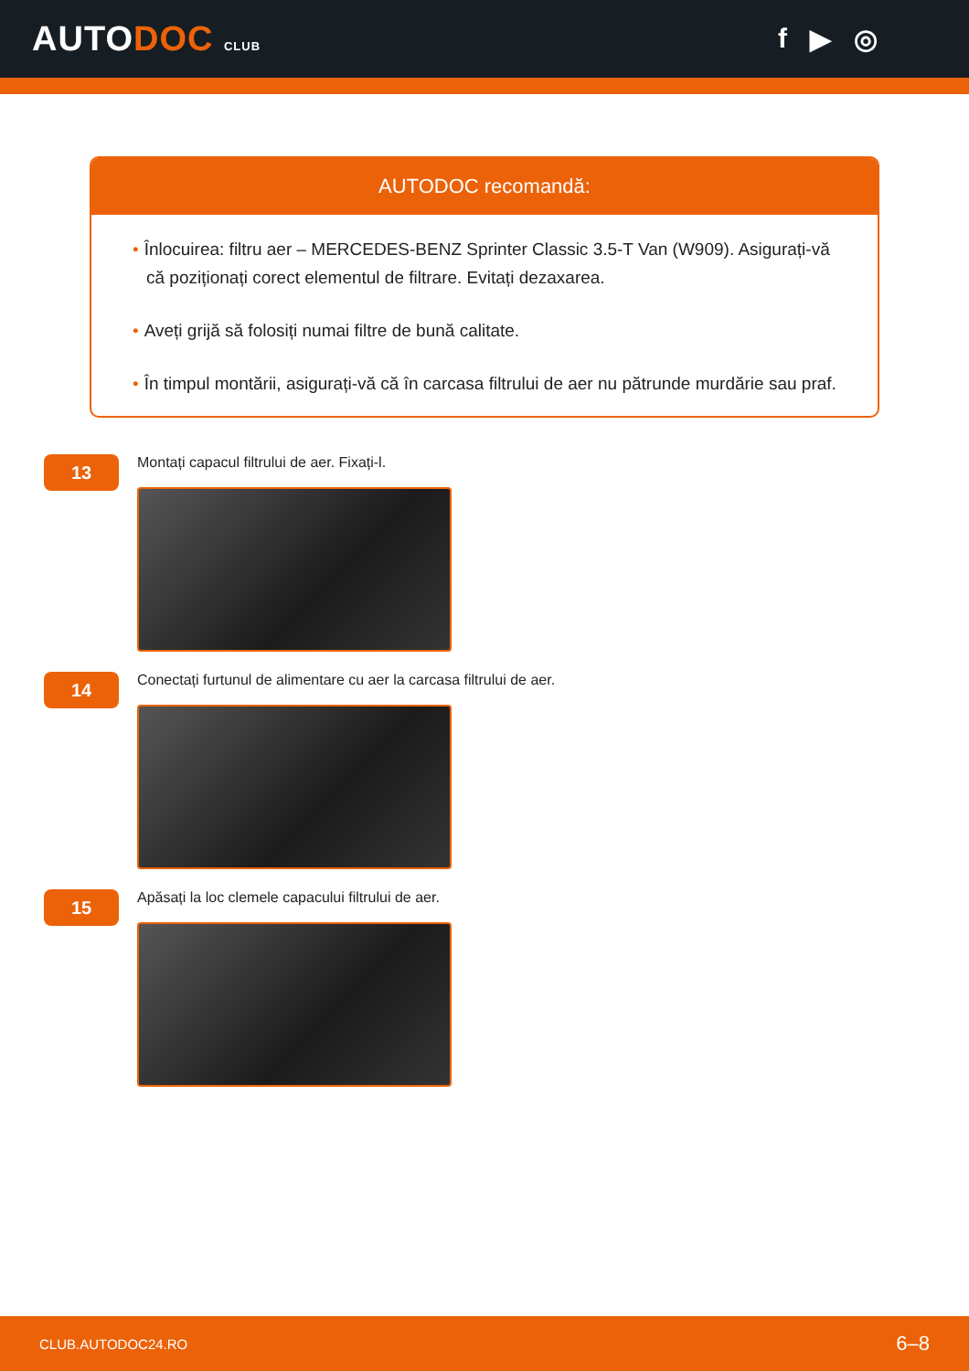AUTODOC CLUB
f ▶ ◎
AUTODOC recomandă:
• Înlocuirea: filtru aer – MERCEDES-BENZ Sprinter Classic 3.5-T Van (W909). Asigurați-vă că poziționați corect elementul de filtrare. Evitați dezaxarea.
• Aveți grijă să folosiți numai filtre de bună calitate.
• În timpul montării, asigurați-vă că în carcasa filtrului de aer nu pătrunde murdărie sau praf.
13
Montați capacul filtrului de aer. Fixați-l.
14
Conectați furtunul de alimentare cu aer la carcasa filtrului de aer.
15
Apăsați la loc clemele capacului filtrului de aer.
CLUB.AUTODOC24.RO 6–8